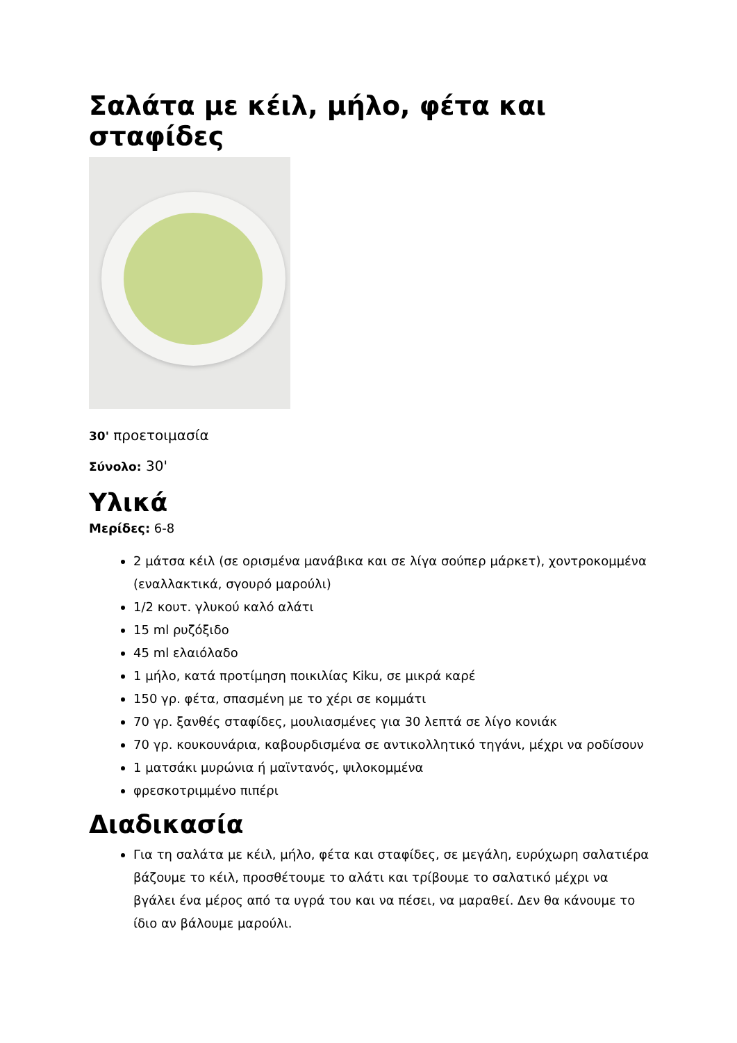Σαλάτα με κέιλ, μήλο, φέτα και σταφίδες
30' προετοιμασία
Σύνολο: 30'
Υλικά
Μερίδες: 6-8
2 μάτσα κέιλ (σε ορισμένα μανάβικα και σε λίγα σούπερ μάρκετ), χοντροκομμένα (εναλλακτικά, σγουρό μαρούλι)
1/2 κουτ. γλυκού καλό αλάτι
15 ml ρυζόξιδο
45 ml ελαιόλαδο
1 μήλο, κατά προτίμηση ποικιλίας Kiku, σε μικρά καρέ
150 γρ. φέτα, σπασμένη με το χέρι σε κομμάτι
70 γρ. ξανθές σταφίδες, μουλιασμένες για 30 λεπτά σε λίγο κονιάκ
70 γρ. κουκουνάρια, καβουρδισμένα σε αντικολλητικό τηγάνι, μέχρι να ροδίσουν
1 ματσάκι μυρώνια ή μαϊντανός, ψιλοκομμένα
φρεσκοτριμμένο πιπέρι
Διαδικασία
Για τη σαλάτα με κέιλ, μήλο, φέτα και σταφίδες, σε μεγάλη, ευρύχωρη σαλατιέρα βάζουμε το κέιλ, προσθέτουμε το αλάτι και τρίβουμε το σαλατικό μέχρι να βγάλει ένα μέρος από τα υγρά του και να πέσει, να μαραθεί. Δεν θα κάνουμε το ίδιο αν βάλουμε μαρούλι.